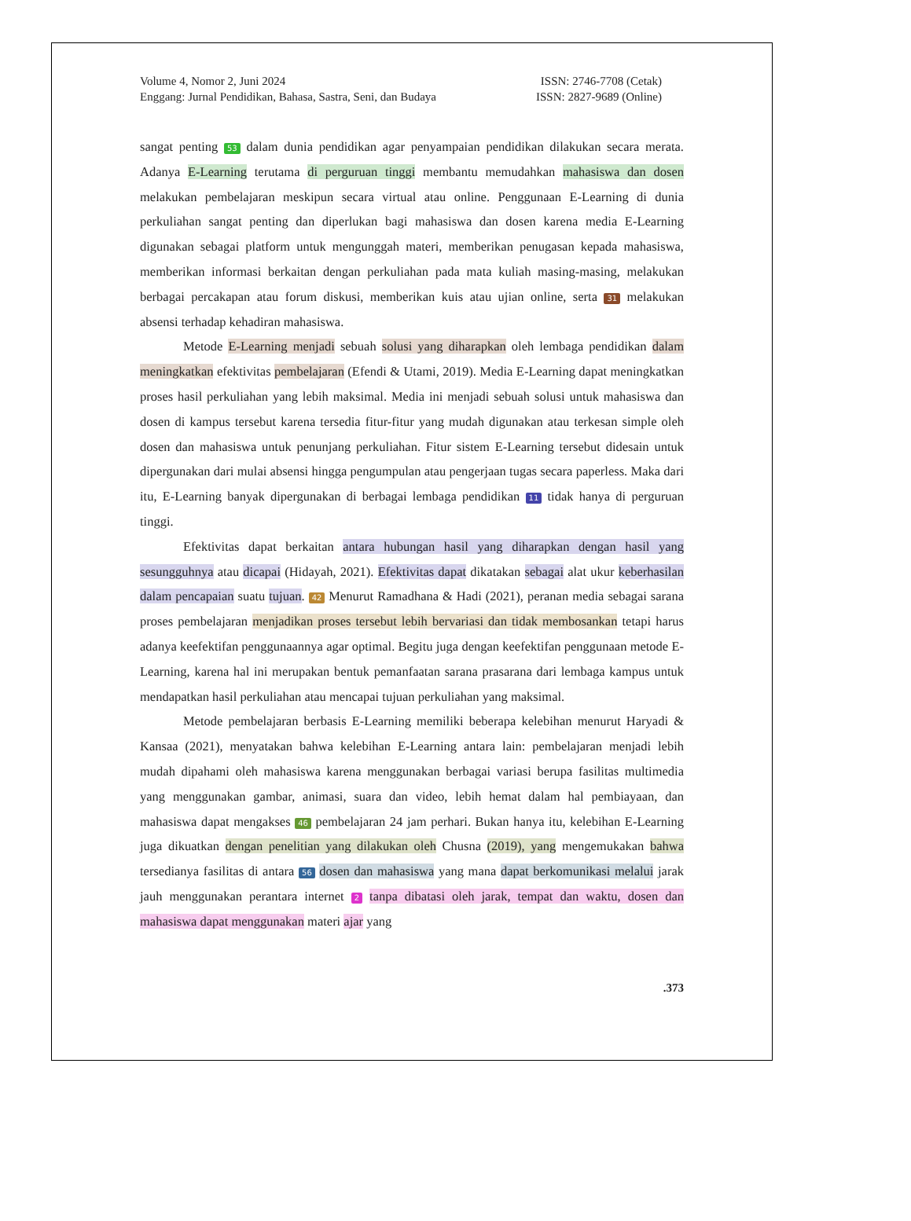Volume 4, Nomor 2, Juni 2024
Enggang: Jurnal Pendidikan, Bahasa, Sastra, Seni, dan Budaya
ISSN: 2746-7708 (Cetak)
ISSN: 2827-9689 (Online)
sangat penting 53 dalam dunia pendidikan agar penyampaian pendidikan dilakukan secara merata. Adanya E-Learning terutama di perguruan tinggi membantu memudahkan mahasiswa dan dosen melakukan pembelajaran meskipun secara virtual atau online. Penggunaan E-Learning di dunia perkuliahan sangat penting dan diperlukan bagi mahasiswa dan dosen karena media E-Learning digunakan sebagai platform untuk mengunggah materi, memberikan penugasan kepada mahasiswa, memberikan informasi berkaitan dengan perkuliahan pada mata kuliah masing-masing, melakukan berbagai percakapan atau forum diskusi, memberikan kuis atau ujian online, serta 31 melakukan absensi terhadap kehadiran mahasiswa.
Metode E-Learning menjadi sebuah solusi yang diharapkan oleh lembaga pendidikan dalam meningkatkan efektivitas pembelajaran (Efendi & Utami, 2019). Media E-Learning dapat meningkatkan proses hasil perkuliahan yang lebih maksimal. Media ini menjadi sebuah solusi untuk mahasiswa dan dosen di kampus tersebut karena tersedia fitur-fitur yang mudah digunakan atau terkesan simple oleh dosen dan mahasiswa untuk penunjang perkuliahan. Fitur sistem E-Learning tersebut didesain untuk dipergunakan dari mulai absensi hingga pengumpulan atau pengerjaan tugas secara paperless. Maka dari itu, E-Learning banyak dipergunakan di berbagai lembaga pendidikan 11 tidak hanya di perguruan tinggi.
Efektivitas dapat berkaitan antara hubungan hasil yang diharapkan dengan hasil yang sesungguhnya atau dicapai (Hidayah, 2021). Efektivitas dapat dikatakan sebagai alat ukur keberhasilan dalam pencapaian suatu tujuan. 42 Menurut Ramadhana & Hadi (2021), peranan media sebagai sarana proses pembelajaran menjadikan proses tersebut lebih bervariasi dan tidak membosankan tetapi harus adanya keefektifan penggunaannya agar optimal. Begitu juga dengan keefektifan penggunaan metode E-Learning, karena hal ini merupakan bentuk pemanfaatan sarana prasarana dari lembaga kampus untuk mendapatkan hasil perkuliahan atau mencapai tujuan perkuliahan yang maksimal.
Metode pembelajaran berbasis E-Learning memiliki beberapa kelebihan menurut Haryadi & Kansaa (2021), menyatakan bahwa kelebihan E-Learning antara lain: pembelajaran menjadi lebih mudah dipahami oleh mahasiswa karena menggunakan berbagai variasi berupa fasilitas multimedia yang menggunakan gambar, animasi, suara dan video, lebih hemat dalam hal pembiayaan, dan mahasiswa dapat mengakses 46 pembelajaran 24 jam perhari. Bukan hanya itu, kelebihan E-Learning juga dikuatkan dengan penelitian yang dilakukan oleh Chusna (2019), yang mengemukakan bahwa tersedianya fasilitas di antara 56 dosen dan mahasiswa yang mana dapat berkomunikasi melalui jarak jauh menggunakan perantara internet 2 tanpa dibatasi oleh jarak, tempat dan waktu, dosen dan mahasiswa dapat menggunakan materi ajar yang
.373